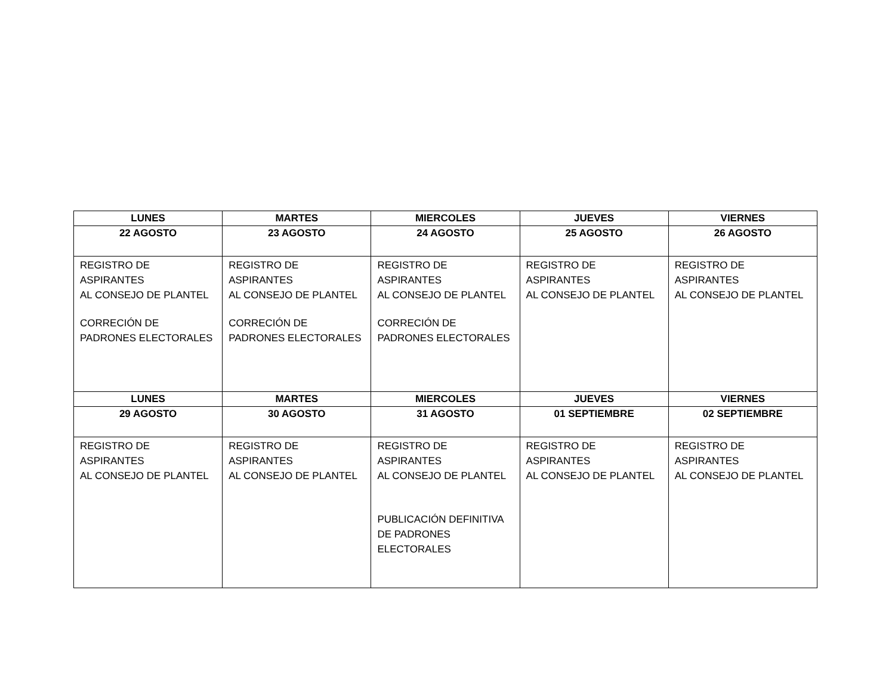| LUNES | MARTES | MIERCOLES | JUEVES | VIERNES |
| --- | --- | --- | --- | --- |
| 22 AGOSTO | 23 AGOSTO | 24 AGOSTO | 25 AGOSTO | 26 AGOSTO |
| REGISTRO DE ASPIRANTES AL CONSEJO DE PLANTEL CORRECIÓN DE PADRONES ELECTORALES | REGISTRO DE ASPIRANTES AL CONSEJO DE PLANTEL CORRECIÓN DE PADRONES ELECTORALES | REGISTRO DE ASPIRANTES AL CONSEJO DE PLANTEL CORRECIÓN DE PADRONES ELECTORALES | REGISTRO DE ASPIRANTES AL CONSEJO DE PLANTEL | REGISTRO DE ASPIRANTES AL CONSEJO DE PLANTEL |
| LUNES | MARTES | MIERCOLES | JUEVES | VIERNES |
| 29 AGOSTO | 30 AGOSTO | 31 AGOSTO | 01 SEPTIEMBRE | 02 SEPTIEMBRE |
| REGISTRO DE ASPIRANTES AL CONSEJO DE PLANTEL | REGISTRO DE ASPIRANTES AL CONSEJO DE PLANTEL | REGISTRO DE ASPIRANTES AL CONSEJO DE PLANTEL PUBLICACIÓN DEFINITIVA DE PADRONES ELECTORALES | REGISTRO DE ASPIRANTES AL CONSEJO DE PLANTEL | REGISTRO DE ASPIRANTES AL CONSEJO DE PLANTEL |